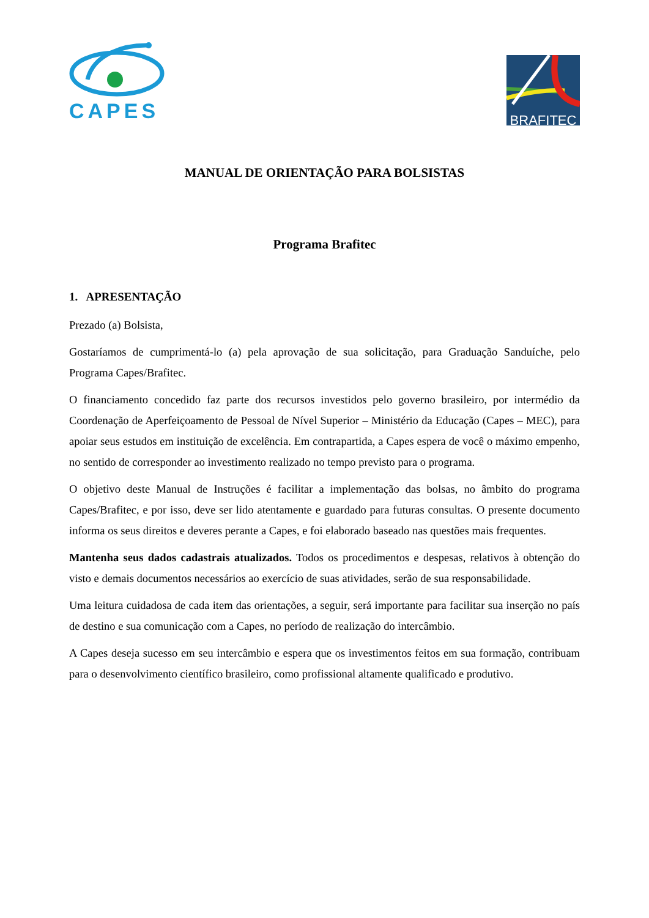CAPES
BRAFITEC
MANUAL DE ORIENTAÇÃO PARA BOLSISTAS
Programa Brafitec
1. APRESENTAÇÃO
Prezado (a) Bolsista,
Gostaríamos de cumprimentá-lo (a) pela aprovação de sua solicitação, para Graduação Sanduíche, pelo Programa Capes/Brafitec.
O financiamento concedido faz parte dos recursos investidos pelo governo brasileiro, por intermédio da Coordenação de Aperfeiçoamento de Pessoal de Nível Superior – Ministério da Educação (Capes – MEC), para apoiar seus estudos em instituição de excelência. Em contrapartida, a Capes espera de você o máximo empenho, no sentido de corresponder ao investimento realizado no tempo previsto para o programa.
O objetivo deste Manual de Instruções é facilitar a implementação das bolsas, no âmbito do programa Capes/Brafitec, e por isso, deve ser lido atentamente e guardado para futuras consultas. O presente documento informa os seus direitos e deveres perante a Capes, e foi elaborado baseado nas questões mais frequentes.
Mantenha seus dados cadastrais atualizados. Todos os procedimentos e despesas, relativos à obtenção do visto e demais documentos necessários ao exercício de suas atividades, serão de sua responsabilidade.
Uma leitura cuidadosa de cada item das orientações, a seguir, será importante para facilitar sua inserção no país de destino e sua comunicação com a Capes, no período de realização do intercâmbio.
A Capes deseja sucesso em seu intercâmbio e espera que os investimentos feitos em sua formação, contribuam para o desenvolvimento científico brasileiro, como profissional altamente qualificado e produtivo.